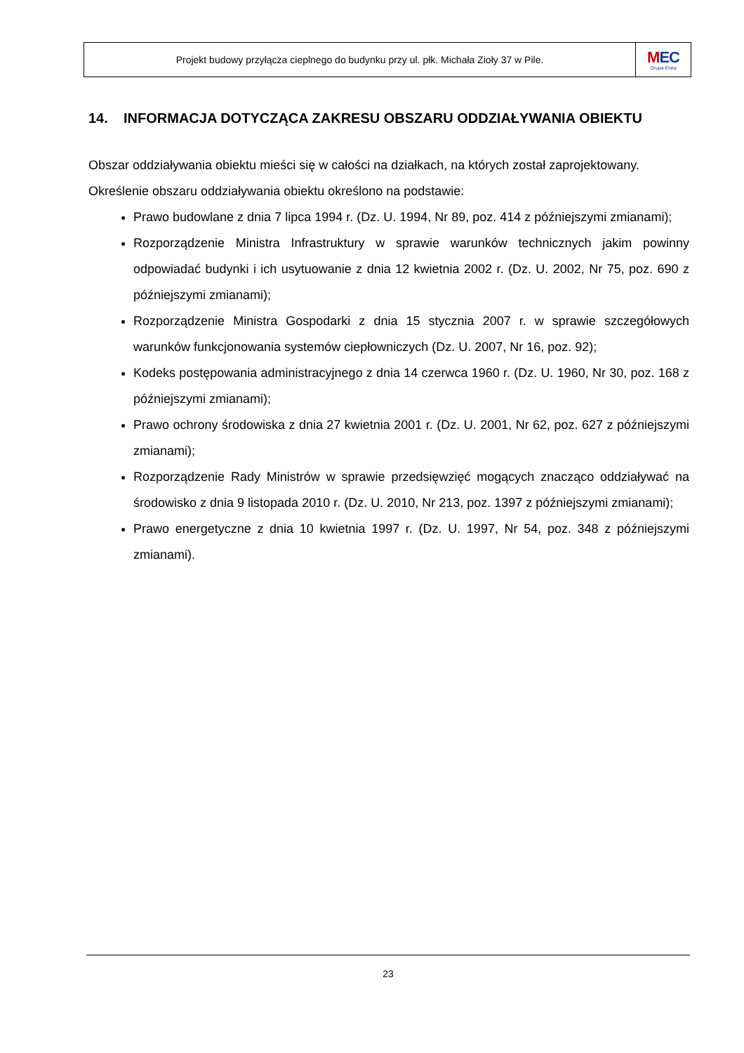Projekt budowy przyłącza cieplnego do budynku przy ul. płk. Michała Zioły 37 w Pile.
MEC
Grupa Enea
14. INFORMACJA DOTYCZĄCA ZAKRESU OBSZARU ODDZIAŁYWANIA OBIEKTU
Obszar oddziaływania obiektu mieści się w całości na działkach, na których został zaprojektowany.
Określenie obszaru oddziaływania obiektu określono na podstawie:
Prawo budowlane z dnia 7 lipca 1994 r. (Dz. U. 1994, Nr 89, poz. 414 z późniejszymi zmianami);
Rozporządzenie Ministra Infrastruktury w sprawie warunków technicznych jakim powinny odpowiadać budynki i ich usytuowanie z dnia 12 kwietnia 2002 r. (Dz. U. 2002, Nr 75, poz. 690 z późniejszymi zmianami);
Rozporządzenie Ministra Gospodarki z dnia 15 stycznia 2007 r. w sprawie szczegółowych warunków funkcjonowania systemów ciepłowniczych (Dz. U. 2007, Nr 16, poz. 92);
Kodeks postępowania administracyjnego z dnia 14 czerwca 1960 r. (Dz. U. 1960, Nr 30, poz. 168 z późniejszymi zmianami);
Prawo ochrony środowiska z dnia 27 kwietnia 2001 r. (Dz. U. 2001, Nr 62, poz. 627 z późniejszymi zmianami);
Rozporządzenie Rady Ministrów w sprawie przedsięwzięć mogących znacząco oddziaływać na środowisko z dnia 9 listopada 2010 r. (Dz. U. 2010, Nr 213, poz. 1397 z późniejszymi zmianami);
Prawo energetyczne z dnia 10 kwietnia 1997 r. (Dz. U. 1997, Nr 54, poz. 348 z późniejszymi zmianami).
23